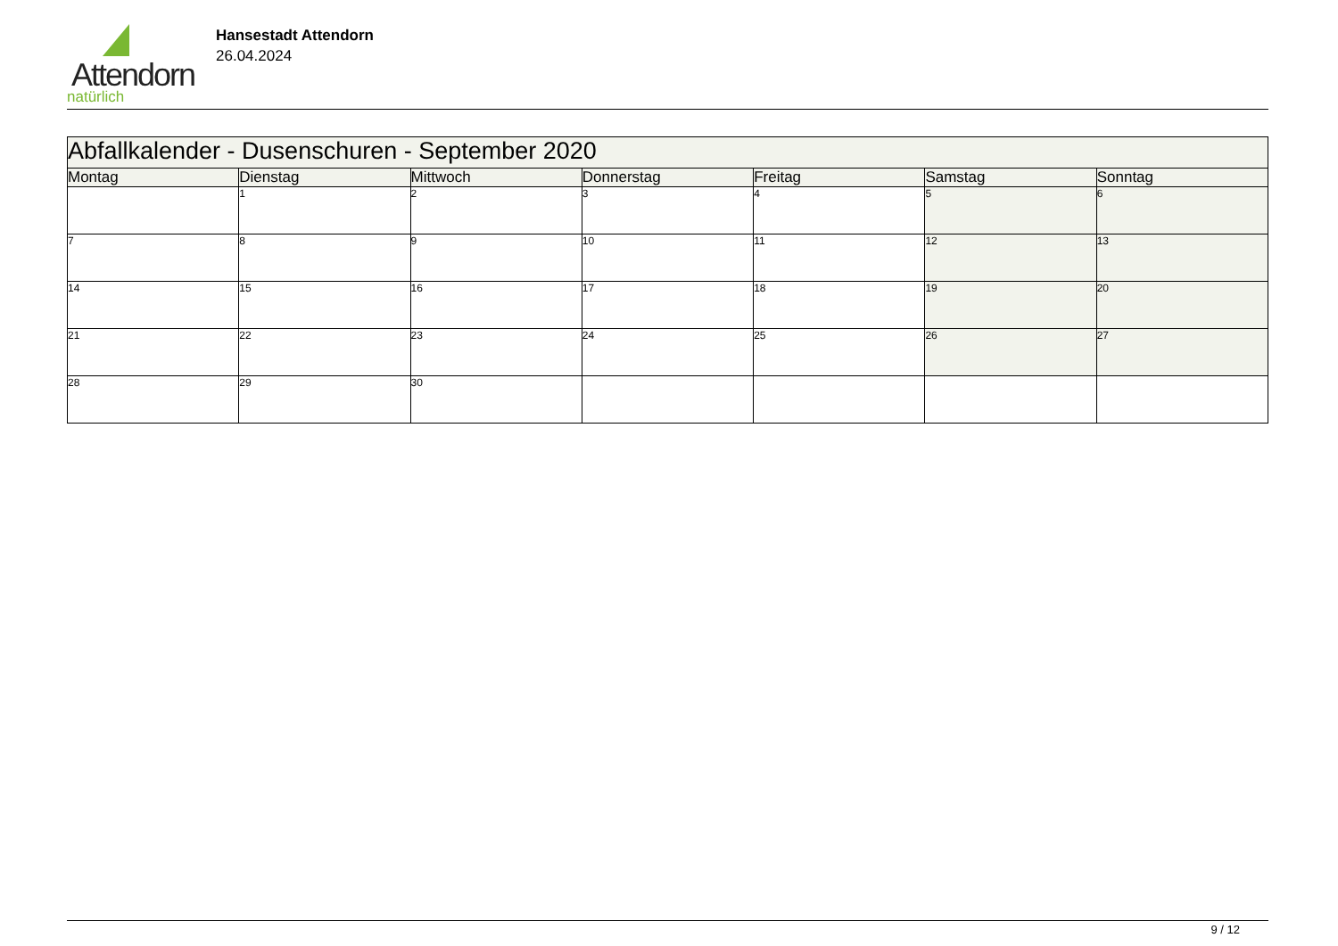Attendorn
natürlich
Hansestadt Attendorn
26.04.2024
| Abfallkalender - Dusenschuren - September 2020 | | | | | | |
| Montag | Dienstag | Mittwoch | Donnerstag | Freitag | Samstag | Sonntag |
| | 1 | 2 | 3 | 4 | 5 | 6 |
| 7 | 8 | 9 | 10 | 11 | 12 | 13 |
| 14 | 15 | 16 | 17 | 18 | 19 | 20 |
| 21 | 22 | 23 | 24 | 25 | 26 | 27 |
| 28 | 29 | 30 | | | | |
9 / 12